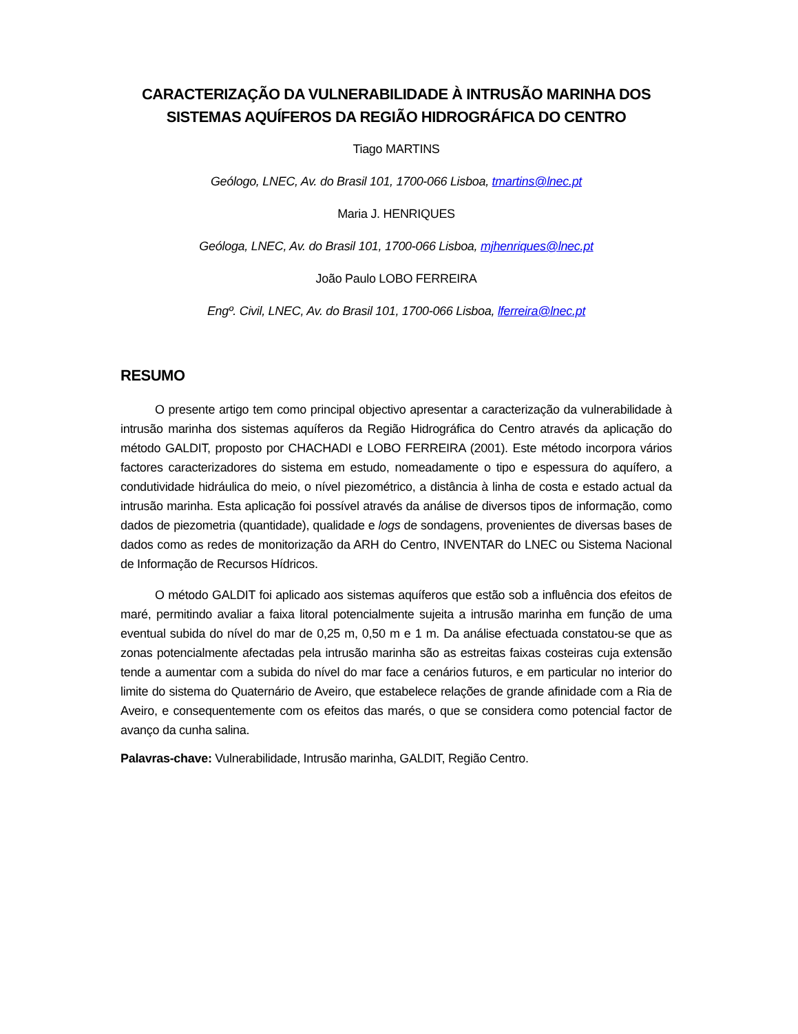CARACTERIZAÇÃO DA VULNERABILIDADE À INTRUSÃO MARINHA DOS
SISTEMAS AQUÍFEROS DA REGIÃO HIDROGRÁFICA DO CENTRO
Tiago MARTINS
Geólogo, LNEC, Av. do Brasil 101, 1700-066 Lisboa, tmartins@lnec.pt
Maria J. HENRIQUES
Geóloga, LNEC, Av. do Brasil 101, 1700-066 Lisboa, mjhenriques@lnec.pt
João Paulo LOBO FERREIRA
Engº. Civil, LNEC, Av. do Brasil 101, 1700-066 Lisboa, lferreira@lnec.pt
RESUMO
O presente artigo tem como principal objectivo apresentar a caracterização da vulnerabilidade à intrusão marinha dos sistemas aquíferos da Região Hidrográfica do Centro através da aplicação do método GALDIT, proposto por CHACHADI e LOBO FERREIRA (2001). Este método incorpora vários factores caracterizadores do sistema em estudo, nomeadamente o tipo e espessura do aquífero, a condutividade hidráulica do meio, o nível piezométrico, a distância à linha de costa e estado actual da intrusão marinha. Esta aplicação foi possível através da análise de diversos tipos de informação, como dados de piezometria (quantidade), qualidade e logs de sondagens, provenientes de diversas bases de dados como as redes de monitorização da ARH do Centro, INVENTAR do LNEC ou Sistema Nacional de Informação de Recursos Hídricos.
O método GALDIT foi aplicado aos sistemas aquíferos que estão sob a influência dos efeitos de maré, permitindo avaliar a faixa litoral potencialmente sujeita a intrusão marinha em função de uma eventual subida do nível do mar de 0,25 m, 0,50 m e 1 m. Da análise efectuada constatou-se que as zonas potencialmente afectadas pela intrusão marinha são as estreitas faixas costeiras cuja extensão tende a aumentar com a subida do nível do mar face a cenários futuros, e em particular no interior do limite do sistema do Quaternário de Aveiro, que estabelece relações de grande afinidade com a Ria de Aveiro, e consequentemente com os efeitos das marés, o que se considera como potencial factor de avanço da cunha salina.
Palavras-chave: Vulnerabilidade, Intrusão marinha, GALDIT, Região Centro.